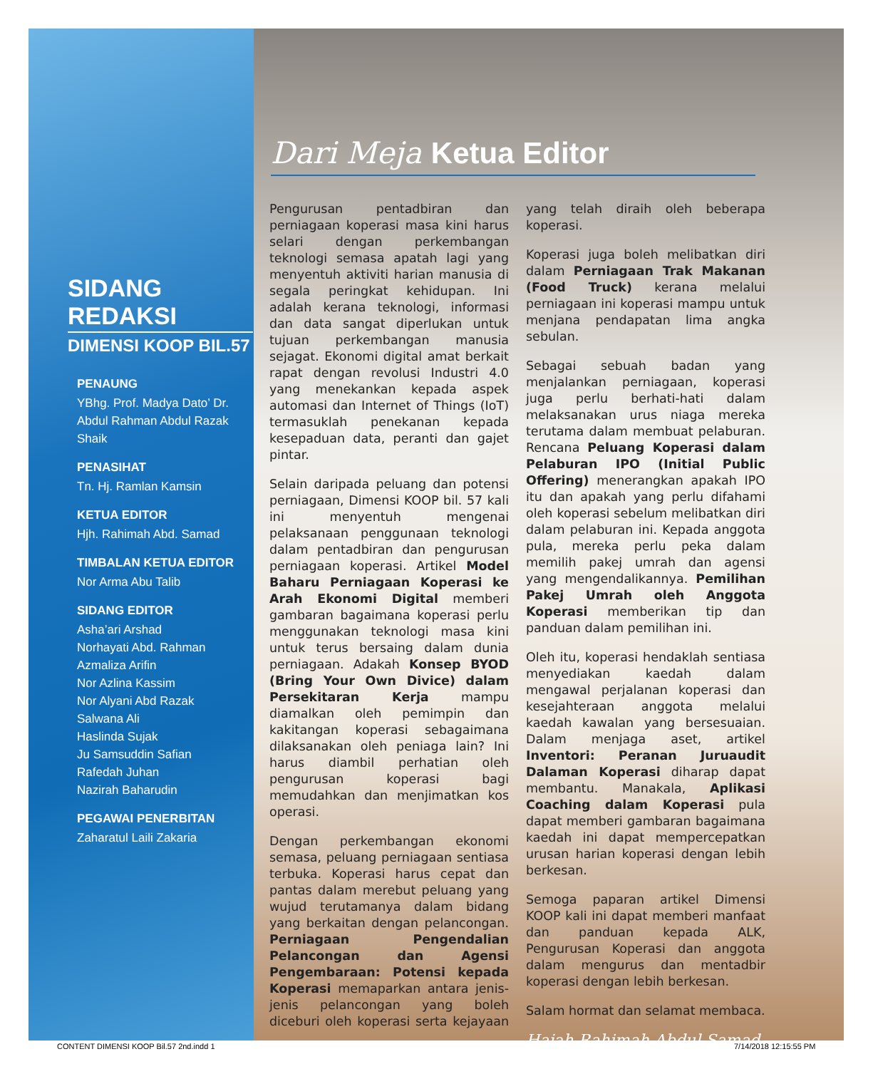SIDANG REDAKSI
DIMENSI KOOP BIL.57
PENAUNG
YBhg. Prof. Madya Dato’ Dr. Abdul Rahman Abdul Razak Shaik
PENASIHAT
Tn. Hj. Ramlan Kamsin
KETUA EDITOR
Hjh. Rahimah Abd. Samad
TIMBALAN KETUA EDITOR
Nor Arma Abu Talib
SIDANG EDITOR
Asha’ari Arshad
Norhayati Abd. Rahman
Azmaliza Arifin
Nor Azlina Kassim
Nor Alyani Abd Razak
Salwana Ali
Haslinda Sujak
Ju Samsuddin Safian
Rafedah Juhan
Nazirah Baharudin
PEGAWAI PENERBITAN
Zaharatul Laili Zakaria
Dari Meja Ketua Editor
Pengurusan pentadbiran dan perniagaan koperasi masa kini harus selari dengan perkembangan teknologi semasa apatah lagi yang menyentuh aktiviti harian manusia di segala peringkat kehidupan. Ini adalah kerana teknologi, informasi dan data sangat diperlukan untuk tujuan perkembangan manusia sejagat. Ekonomi digital amat berkait rapat dengan revolusi Industri 4.0 yang menekankan kepada aspek automasi dan Internet of Things (IoT) termasuklah penekanan kepada kesepaduan data, peranti dan gajet pintar.
Selain daripada peluang dan potensi perniagaan, Dimensi KOOP bil. 57 kali ini menyentuh mengenai pelaksanaan penggunaan teknologi dalam pentadbiran dan pengurusan perniagaan koperasi. Artikel Model Baharu Perniagaan Koperasi ke Arah Ekonomi Digital memberi gambaran bagaimana koperasi perlu menggunakan teknologi masa kini untuk terus bersaing dalam dunia perniagaan. Adakah Konsep BYOD (Bring Your Own Divice) dalam Persekitaran Kerja mampu diamalkan oleh pemimpin dan kakitangan koperasi sebagaimana dilaksanakan oleh peniaga lain? Ini harus diambil perhatian oleh pengurusan koperasi bagi memudahkan dan menjimatkan kos operasi.
Dengan perkembangan ekonomi semasa, peluang perniagaan sentiasa terbuka. Koperasi harus cepat dan pantas dalam merebut peluang yang wujud terutamanya dalam bidang yang berkaitan dengan pelancongan. Perniagaan Pengendalian Pelancongan dan Agensi Pengembaraan: Potensi kepada Koperasi memaparkan antara jenis-jenis pelancongan yang boleh diceburi oleh koperasi serta kejayaan yang telah diraih oleh beberapa koperasi.
Koperasi juga boleh melibatkan diri dalam Perniagaan Trak Makanan (Food Truck) kerana melalui perniagaan ini koperasi mampu untuk menjana pendapatan lima angka sebulan.
Sebagai sebuah badan yang menjalankan perniagaan, koperasi juga perlu berhati-hati dalam melaksanakan urus niaga mereka terutama dalam membuat pelaburan. Rencana Peluang Koperasi dalam Pelaburan IPO (Initial Public Offering) menerangkan apakah IPO itu dan apakah yang perlu difahami oleh koperasi sebelum melibatkan diri dalam pelaburan ini. Kepada anggota pula, mereka perlu peka dalam memilih pakej umrah dan agensi yang mengendalikannya. Pemilihan Pakej Umrah oleh Anggota Koperasi memberikan tip dan panduan dalam pemilihan ini.
Oleh itu, koperasi hendaklah sentiasa menyediakan kaedah dalam mengawal perjalanan koperasi dan kesejahteraan anggota melalui kaedah kawalan yang bersesuaian. Dalam menjaga aset, artikel Inventori: Peranan Juruaudit Dalaman Koperasi diharap dapat membantu. Manakala, Aplikasi Coaching dalam Koperasi pula dapat memberi gambaran bagaimana kaedah ini dapat mempercepatkan urusan harian koperasi dengan lebih berkesan.
Semoga paparan artikel Dimensi KOOP kali ini dapat memberi manfaat dan panduan kepada ALK, Pengurusan Koperasi dan anggota dalam mengurus dan mentadbir koperasi dengan lebih berkesan.
Salam hormat dan selamat membaca.
Hajah Rahimah Abdul Samad
CONTENT DIMENSI KOOP Bil.57 2nd.indd 1
7/14/2018 12:15:55 PM